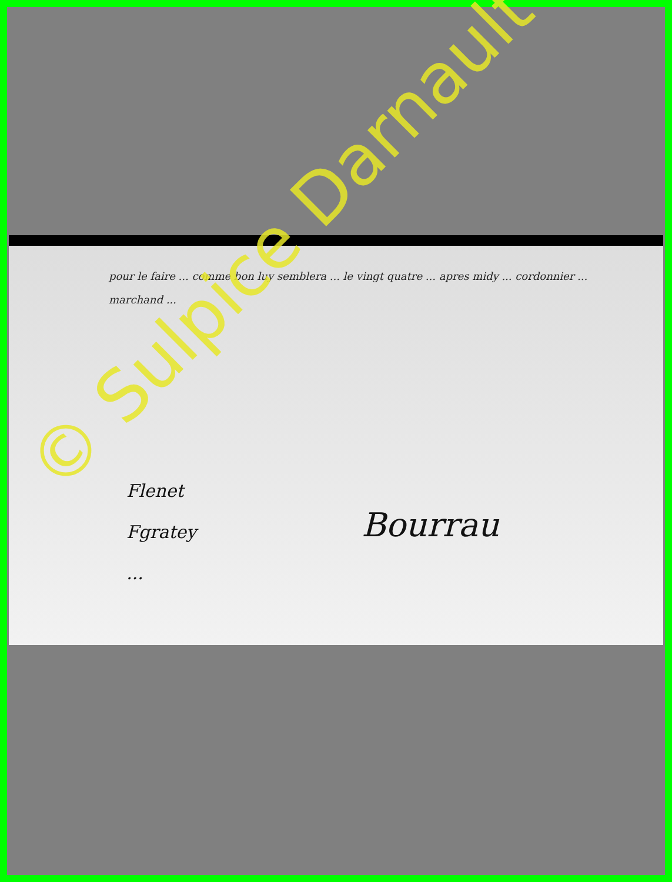pour le faire ... comme bon luy semblera ... le vingt quatre ... apres midy ... cordonnier ... marchand ...
Flenet
Fgratey
...
Bourrau
© Sulpice Darnault